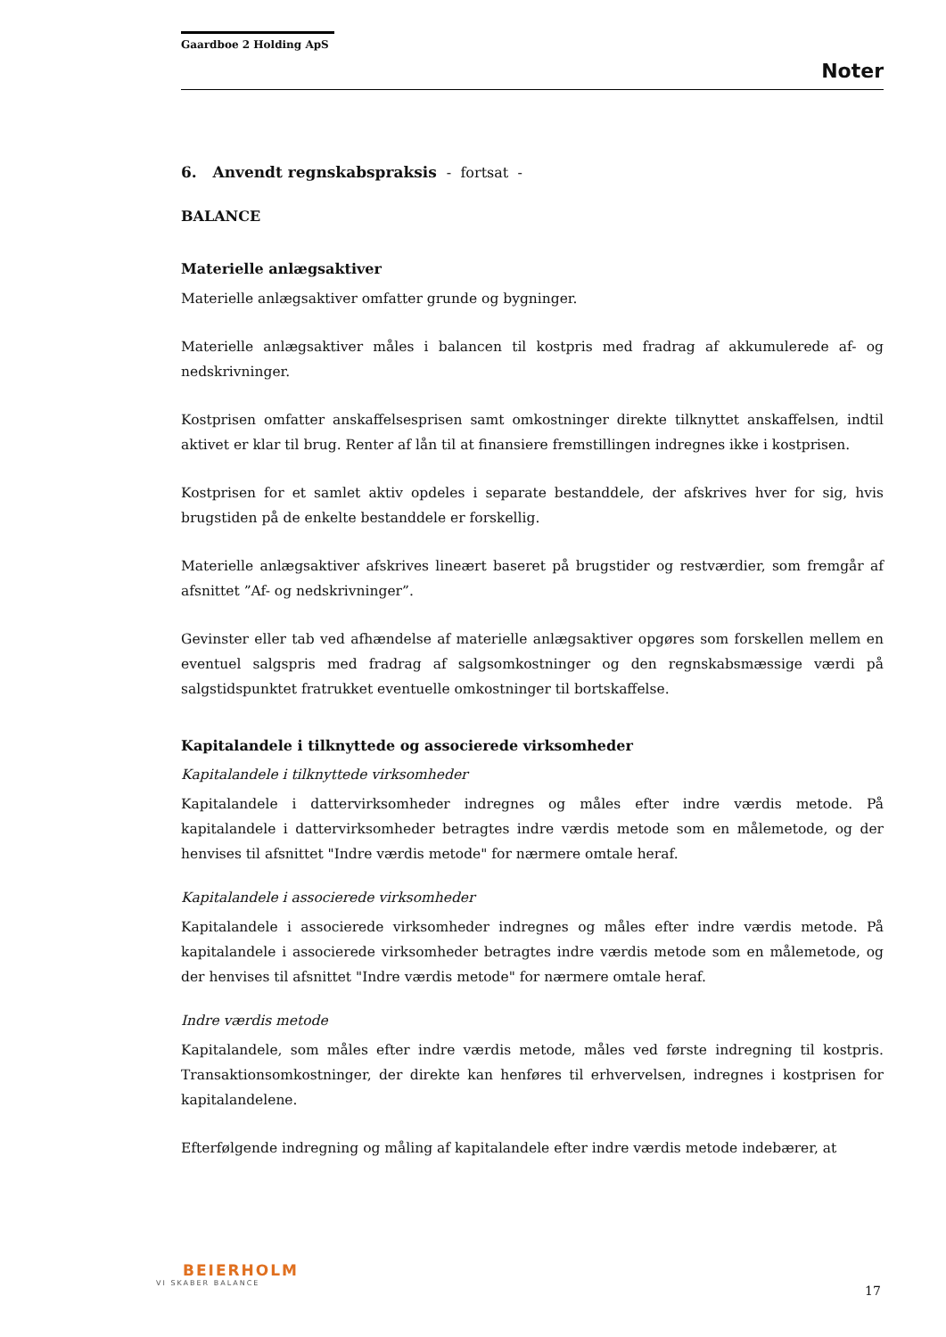Gaardboe 2 Holding ApS
Noter
6. Anvendt regnskabspraksis - fortsat -
BALANCE
Materielle anlægsaktiver
Materielle anlægsaktiver omfatter grunde og bygninger.
Materielle anlægsaktiver måles i balancen til kostpris med fradrag af akkumulerede af- og nedskrivninger.
Kostprisen omfatter anskaffelsesprisen samt omkostninger direkte tilknyttet anskaffelsen, indtil aktivet er klar til brug. Renter af lån til at finansiere fremstillingen indregnes ikke i kostprisen.
Kostprisen for et samlet aktiv opdeles i separate bestanddele, der afskrives hver for sig, hvis brugstiden på de enkelte bestanddele er forskellig.
Materielle anlægsaktiver afskrives lineært baseret på brugstider og restværdier, som fremgår af afsnittet ”Af- og nedskrivninger”.
Gevinster eller tab ved afhændelse af materielle anlægsaktiver opgøres som forskellen mellem en eventuel salgspris med fradrag af salgsomkostninger og den regnskabsmæssige værdi på salgstidspunktet fratrukket eventuelle omkostninger til bortskaffelse.
Kapitalandele i tilknyttede og associerede virksomheder
Kapitalandele i tilknyttede virksomheder
Kapitalandele i dattervirksomheder indregnes og måles efter indre værdis metode. På kapitalandele i dattervirksomheder betragtes indre værdis metode som en målemetode, og der henvises til afsnittet "Indre værdis metode" for nærmere omtale heraf.
Kapitalandele i associerede virksomheder
Kapitalandele i associerede virksomheder indregnes og måles efter indre værdis metode. På kapitalandele i associerede virksomheder betragtes indre værdis metode som en målemetode, og der henvises til afsnittet "Indre værdis metode" for nærmere omtale heraf.
Indre værdis metode
Kapitalandele, som måles efter indre værdis metode, måles ved første indregning til kostpris. Transaktionsomkostninger, der direkte kan henføres til erhvervelsen, indregnes i kostprisen for kapitalandelene.
Efterfølgende indregning og måling af kapitalandele efter indre værdis metode indebærer, at
BEIERHOLM
VI SKABER BALANCE
17